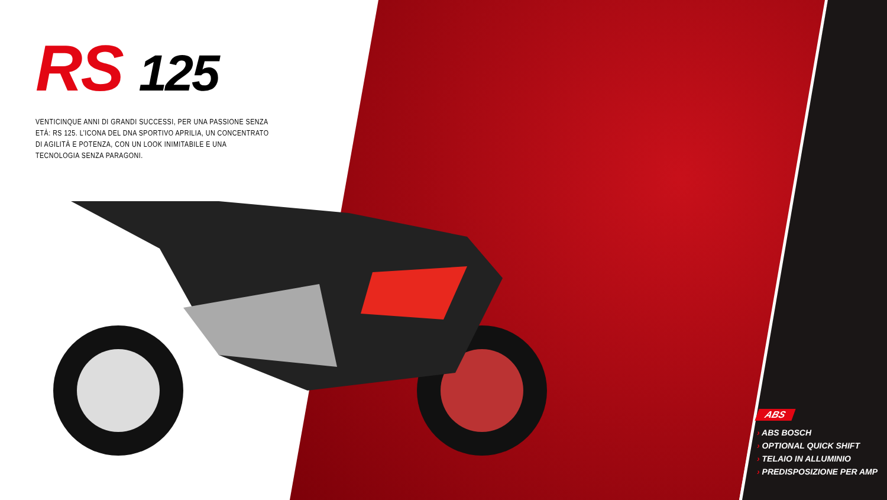RS 125
VENTICINQUE ANNI DI GRANDI SUCCESSI, PER UNA PASSIONE SENZA ETÀ: RS 125. L’ICONA DEL DNA SPORTIVO APRILIA, UN CONCENTRATO DI AGILITÀ E POTENZA, CON UN LOOK INIMITABILE E UNA TECNOLOGIA SENZA PARAGONI.
ABS
› ABS BOSCH
› OPTIONAL QUICK SHIFT
› TELAIO IN ALLUMINIO
› PREDISPOSIZIONE PER AMP